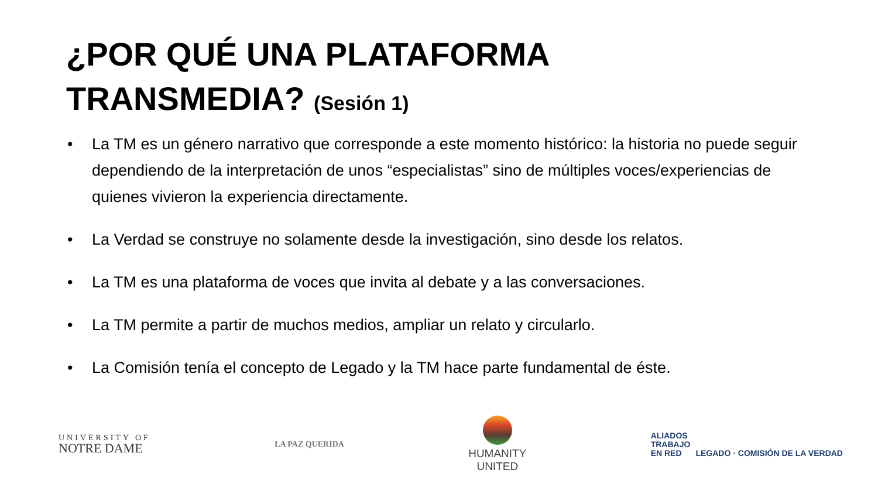¿POR QUÉ UNA PLATAFORMA
TRANSMEDIA? (Sesión 1)
• La TM es un género narrativo que corresponde a este momento histórico: la historia no puede seguir dependiendo de la interpretación de unos “especialistas” sino de múltiples voces/experiencias de quienes vivieron la experiencia directamente.
• La Verdad se construye no solamente desde la investigación, sino desde los relatos.
• La TM es una plataforma de voces que invita al debate y a las conversaciones.
• La TM permite a partir de muchos medios, ampliar un relato y circularlo.
• La Comisión tenía el concepto de Legado y la TM hace parte fundamental de éste.
UNIVERSITY OF
NOTRE DAME
LA PAZ QUERIDA
HUMANITY
UNITED
ALIADOS
TRABAJO
EN RED LEGADO · COMISIÓN DE LA VERDAD